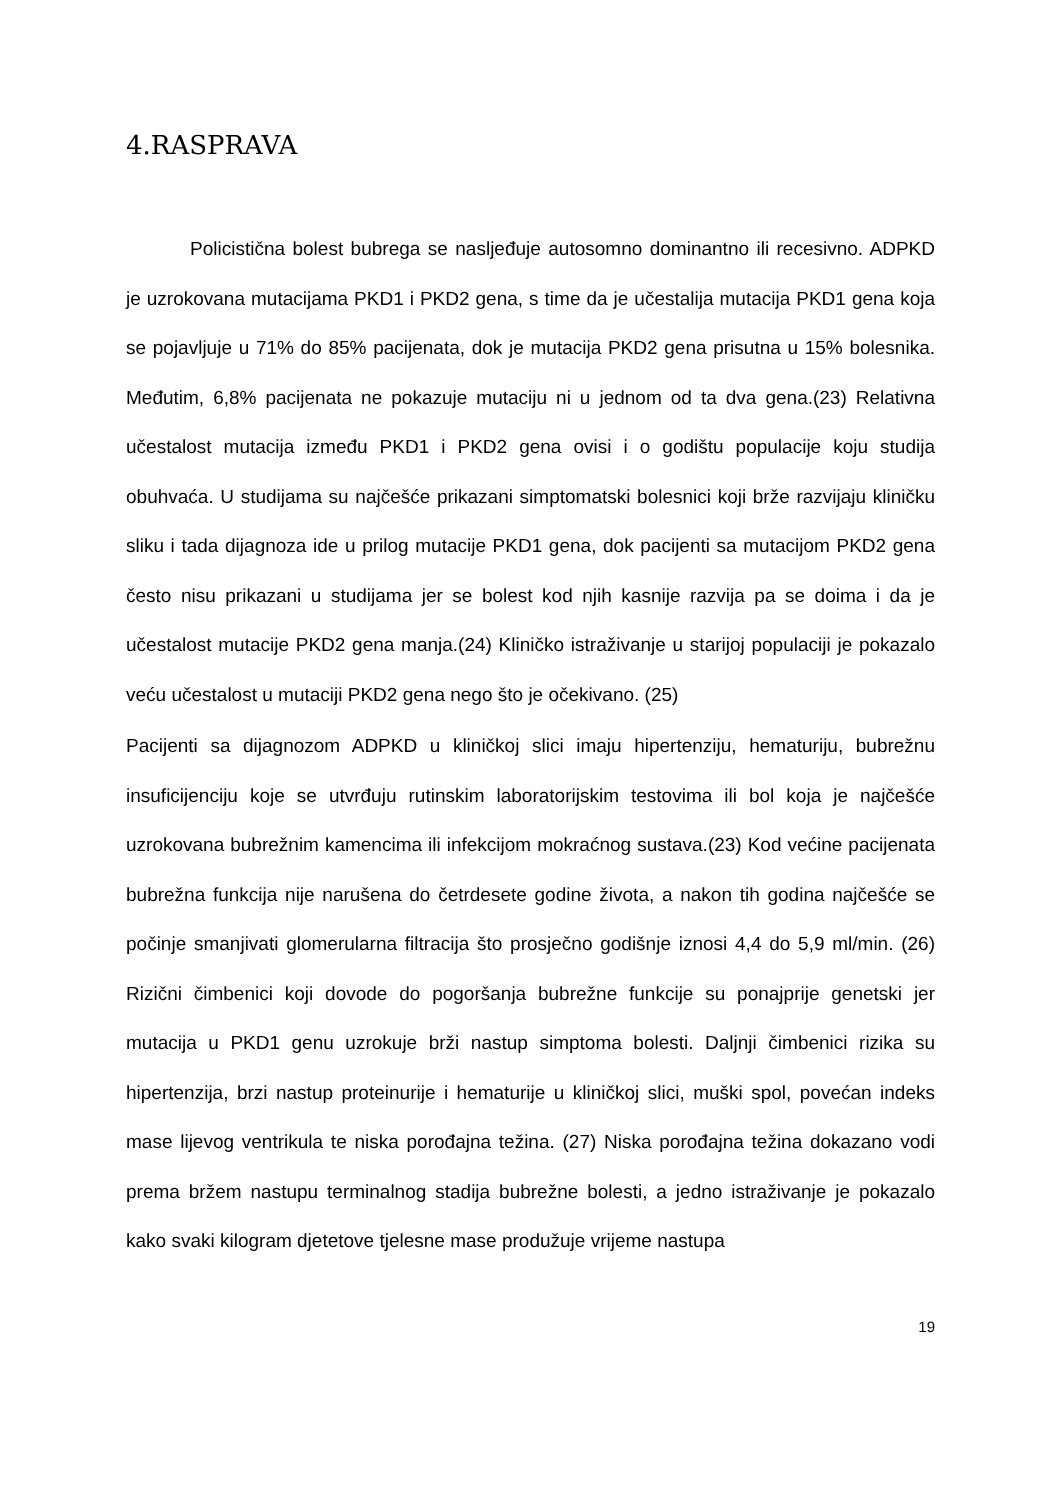4.RASPRAVA
Policistična bolest bubrega se nasljeđuje autosomno dominantno ili recesivno. ADPKD je uzrokovana mutacijama PKD1 i PKD2 gena, s time da je učestalija mutacija PKD1 gena koja se pojavljuje u 71% do 85% pacijenata, dok je mutacija PKD2 gena prisutna u 15% bolesnika. Međutim, 6,8% pacijenata ne pokazuje mutaciju ni u jednom od ta dva gena.(23) Relativna učestalost mutacija između PKD1 i PKD2 gena ovisi i o godištu populacije koju studija obuhvaća. U studijama su najčešće prikazani simptomatski bolesnici koji brže razvijaju kliničku sliku i tada dijagnoza ide u prilog mutacije PKD1 gena, dok pacijenti sa mutacijom PKD2 gena često nisu prikazani u studijama jer se bolest kod njih kasnije razvija pa se doima i da je učestalost mutacije PKD2 gena manja.(24) Kliničko istraživanje u starijoj populaciji je pokazalo veću učestalost u mutaciji PKD2 gena nego što je očekivano. (25)
Pacijenti sa dijagnozom ADPKD u kliničkoj slici imaju hipertenziju, hematuriju, bubrežnu insuficijenciju koje se utvrđuju rutinskim laboratorijskim testovima ili bol koja je najčešće uzrokovana bubrežnim kamencima ili infekcijom mokraćnog sustava.(23) Kod većine pacijenata bubrežna funkcija nije narušena do četrdesete godine života, a nakon tih godina najčešće se počinje smanjivati glomerularna filtracija što prosječno godišnje iznosi 4,4 do 5,9 ml/min. (26) Rizični čimbenici koji dovode do pogoršanja bubrežne funkcije su ponajprije genetski jer mutacija u PKD1 genu uzrokuje brži nastup simptoma bolesti. Daljnji čimbenici rizika su hipertenzija, brzi nastup proteinurije i hematurije u kliničkoj slici, muški spol, povećan indeks mase lijevog ventrikula te niska porođajna težina. (27) Niska porođajna težina dokazano vodi prema bržem nastupu terminalnog stadija bubrežne bolesti, a jedno istraživanje je pokazalo kako svaki kilogram djetetove tjelesne mase produžuje vrijeme nastupa
19